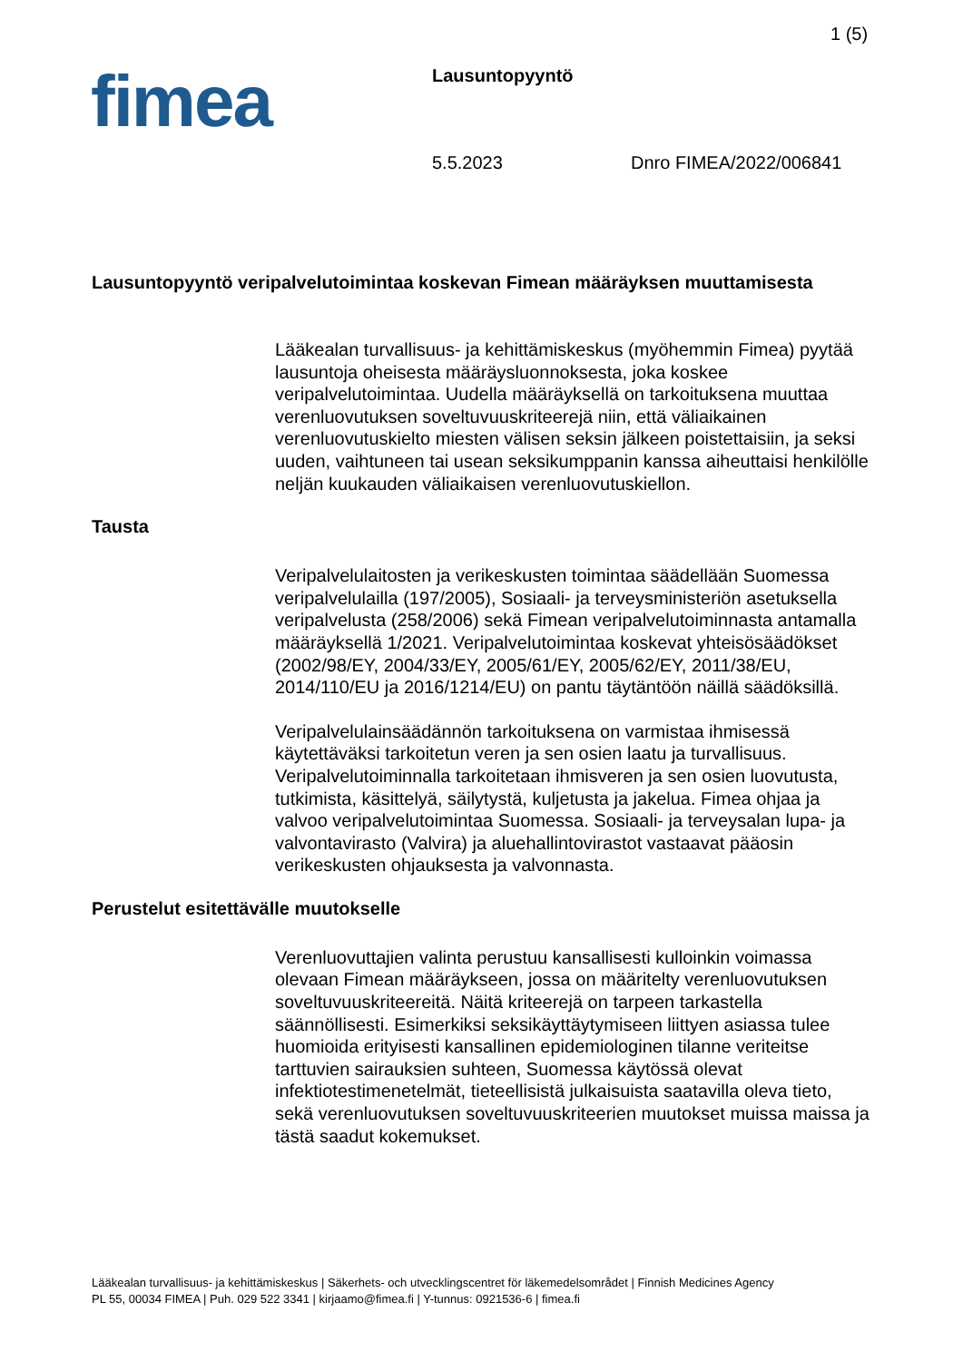1 (5)
fimea Lausuntopyyntö
5.5.2023 Dnro FIMEA/2022/006841
Lausuntopyyntö veripalvelutoimintaa koskevan Fimean määräyksen muuttamisesta
Lääkealan turvallisuus- ja kehittämiskeskus (myöhemmin Fimea) pyytää lausuntoja oheisesta määräysluonnoksesta, joka koskee veripalvelutoimintaa. Uudella määräyksellä on tarkoituksena muuttaa verenluovutuksen soveltuvuuskriteerejä niin, että väliaikainen verenluovutuskielto miesten välisen seksin jälkeen poistettaisiin, ja seksi uuden, vaihtuneen tai usean seksikumppanin kanssa aiheuttaisi henkilölle neljän kuukauden väliaikaisen verenluovutuskiellon.
Tausta
Veripalvelulaitosten ja verikeskusten toimintaa säädellään Suomessa veripalvelulailla (197/2005), Sosiaali- ja terveysministeriön asetuksella veripalvelusta (258/2006) sekä Fimean veripalvelutoiminnasta antamalla määräyksellä 1/2021. Veripalvelutoimintaa koskevat yhteisösäädökset (2002/98/EY, 2004/33/EY, 2005/61/EY, 2005/62/EY, 2011/38/EU, 2014/110/EU ja 2016/1214/EU) on pantu täytäntöön näillä säädöksillä.
Veripalvelulainsäädännön tarkoituksena on varmistaa ihmisessä käytettäväksi tarkoitetun veren ja sen osien laatu ja turvallisuus. Veripalvelutoiminnalla tarkoitetaan ihmisveren ja sen osien luovutusta, tutkimista, käsittelyä, säilytystä, kuljetusta ja jakelua. Fimea ohjaa ja valvoo veripalvelutoimintaa Suomessa. Sosiaali- ja terveysalan lupa- ja valvontavirasto (Valvira) ja aluehallintovirastot vastaavat pääosin verikeskusten ohjauksesta ja valvonnasta.
Perustelut esitettävälle muutokselle
Verenluovuttajien valinta perustuu kansallisesti kulloinkin voimassa olevaan Fimean määräykseen, jossa on määritelty verenluovutuksen soveltuvuuskriteereitä. Näitä kriteerejä on tarpeen tarkastella säännöllisesti. Esimerkiksi seksikäyttäytymiseen liittyen asiassa tulee huomioida erityisesti kansallinen epidemiologinen tilanne veriteitse tarttuvien sairauksien suhteen, Suomessa käytössä olevat infektiotestimenetelmät, tieteellisistä julkaisuista saatavilla oleva tieto, sekä verenluovutuksen soveltuvuuskriteerien muutokset muissa maissa ja tästä saadut kokemukset.
Lääkealan turvallisuus- ja kehittämiskeskus | Säkerhets- och utvecklingscentret för läkemedelsområdet | Finnish Medicines Agency
PL 55, 00034 FIMEA | Puh. 029 522 3341 | kirjaamo@fimea.fi | Y-tunnus: 0921536-6 | fimea.fi